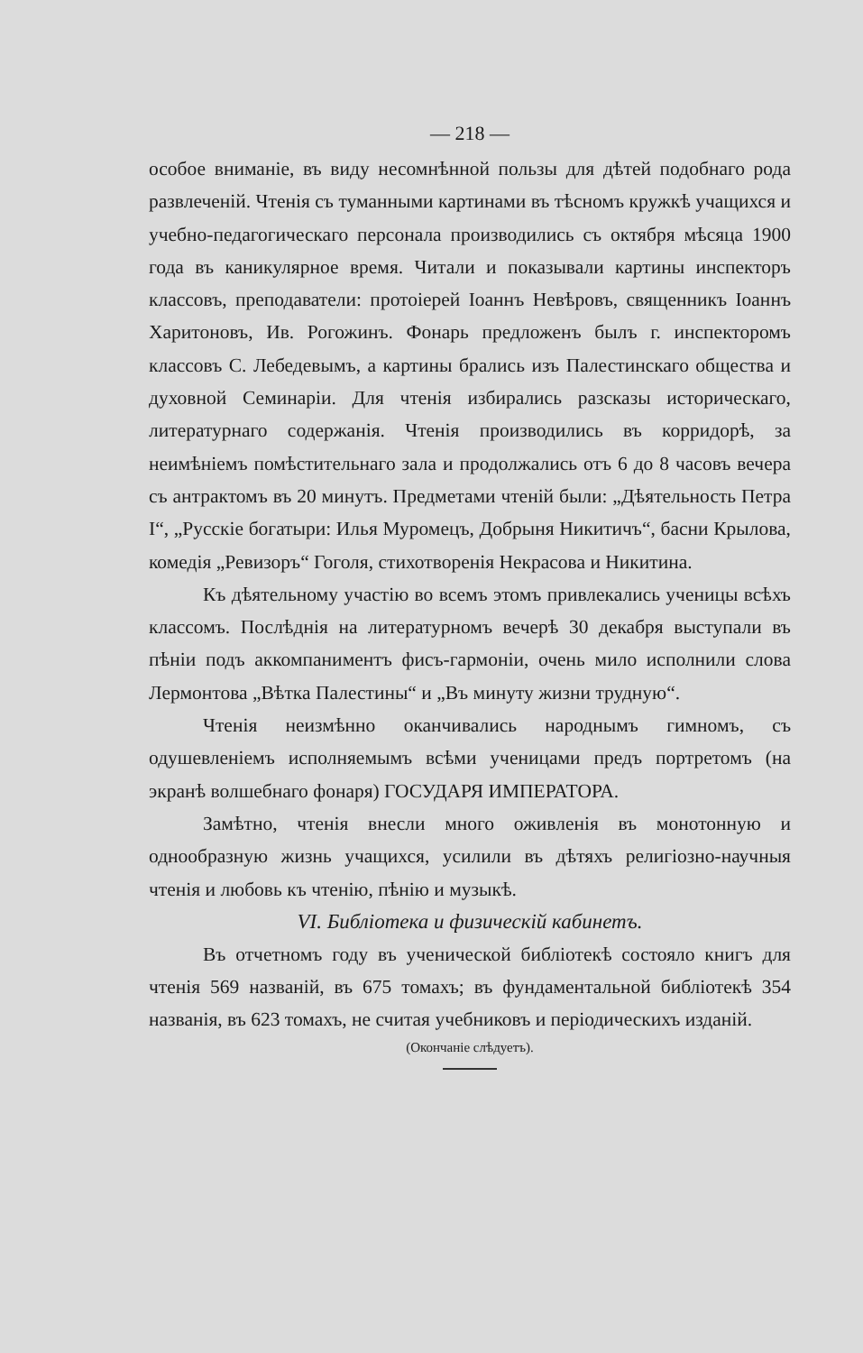— 218 —
особое вниманіе, въ виду несомнѣнной пользы для дѣтей подобнаго рода развлеченій. Чтенія съ туманными картинами въ тѣсномъ кружкѣ учащихся и учебно-педагогическаго персонала производились съ октября мѣсяца 1900 года въ каникулярное время. Читали и показывали картины инспекторъ классовъ, преподаватели: протоіерей Іоаннъ Невѣровъ, священникъ Іоаннъ Харитоновъ, Ив. Рогожинъ. Фонарь предложенъ былъ г. инспекторомъ классовъ С. Лебедевымъ, а картины брались изъ Палестинскаго общества и духовной Семинаріи. Для чтенія избирались разсказы историческаго, литературнаго содержанія. Чтенія производились въ корридорѣ, за неимѣніемъ помѣстительнаго зала и продолжались отъ 6 до 8 часовъ вечера съ антрактомъ въ 20 минутъ. Предметами чтеній были: „Дѣятельность Петра I“, „Русскіе богатыри: Илья Муромецъ, Добрыня Никитичъ“, басни Крылова, комедія „Ревизоръ“ Гоголя, стихотворенія Некрасова и Никитина.
Къ дѣятельному участію во всемъ этомъ привлекались ученицы всѣхъ классомъ. Послѣднія на литературномъ вечерѣ 30 декабря выступали въ пѣніи подъ аккомпаниментъ фисъ-гармоніи, очень мило исполнили слова Лермонтова „Вѣтка Палестины“ и „Въ минуту жизни трудную“.
Чтенія неизмѣнно оканчивались народнымъ гимномъ, съ одушевленіемъ исполняемымъ всѣми ученицами предъ портретомъ (на экранѣ волшебнаго фонаря) ГОСУДАРЯ ИМПЕРАТОРА.
Замѣтно, чтенія внесли много оживленія въ монотонную и однообразную жизнь учащихся, усилили въ дѣтяхъ религіозно-научныя чтенія и любовь къ чтенію, пѣнію и музыкѣ.
VI. Библіотека и физическій кабинетъ.
Въ отчетномъ году въ ученической библіотекѣ состояло книгъ для чтенія 569 названій, въ 675 томахъ; въ фундаментальной библіотекѣ 354 названія, въ 623 томахъ, не считая учебниковъ и періодическихъ изданій.
(Окончаніе слѣдуетъ).